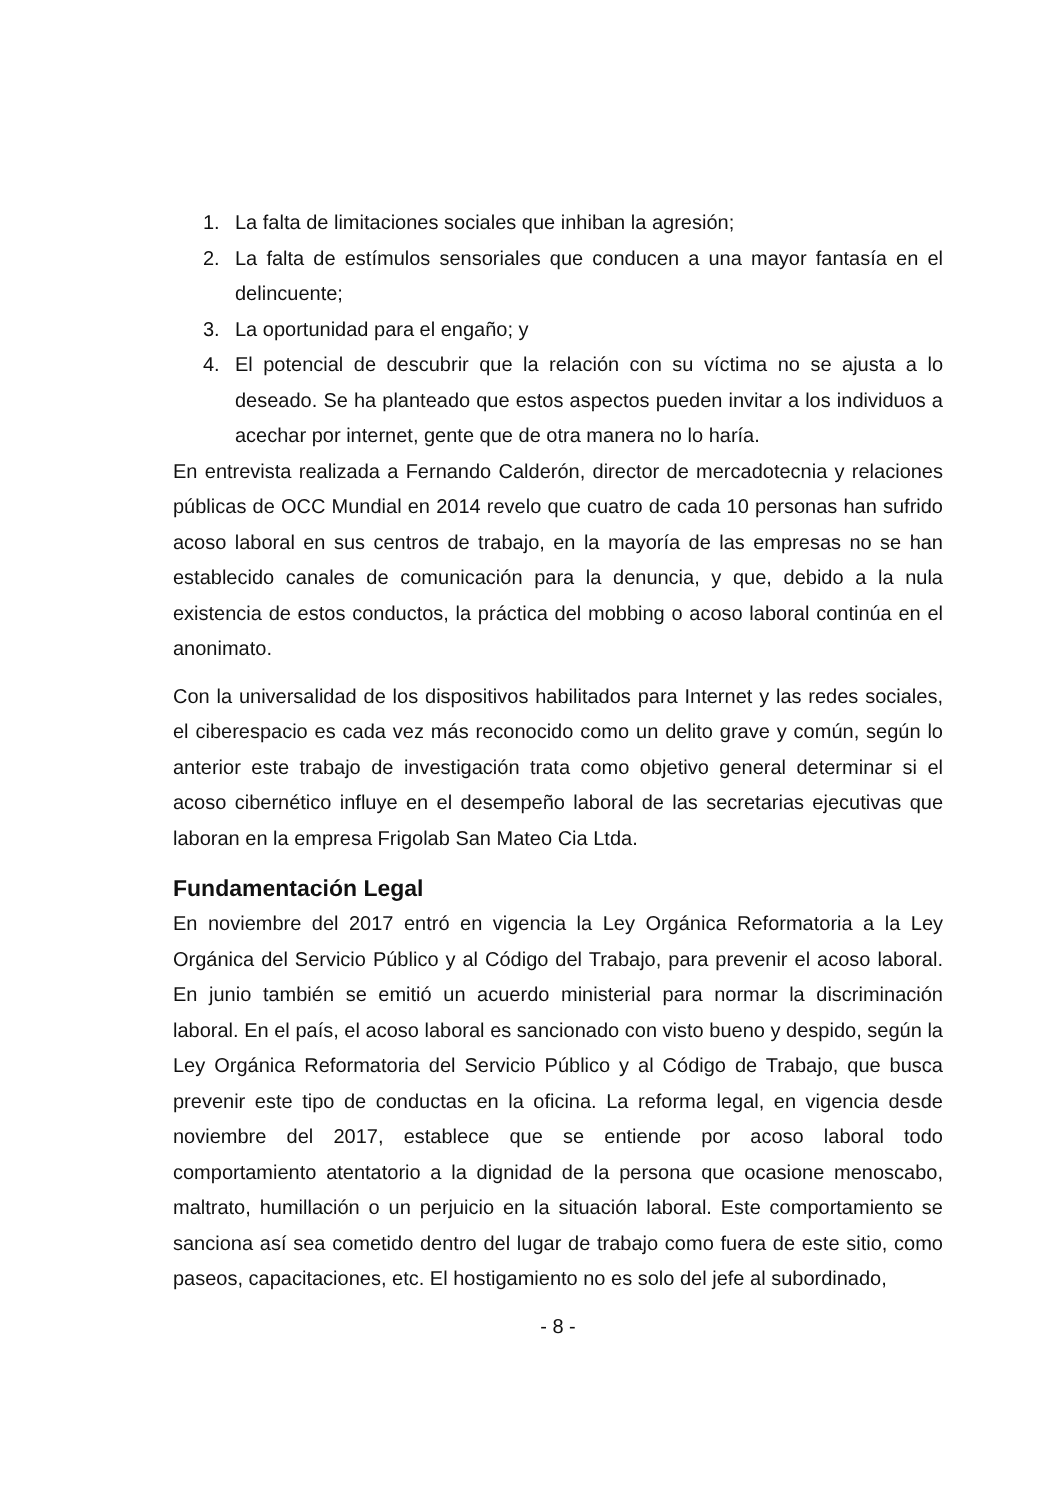1. La falta de limitaciones sociales que inhiban la agresión;
2. La falta de estímulos sensoriales que conducen a una mayor fantasía en el delincuente;
3. La oportunidad para el engaño; y
4. El potencial de descubrir que la relación con su víctima no se ajusta a lo deseado. Se ha planteado que estos aspectos pueden invitar a los individuos a acechar por internet, gente que de otra manera no lo haría.
En entrevista realizada a Fernando Calderón, director de mercadotecnia y relaciones públicas de OCC Mundial en 2014 revelo que cuatro de cada 10 personas han sufrido acoso laboral en sus centros de trabajo, en la mayoría de las empresas no se han establecido canales de comunicación para la denuncia, y que, debido a la nula existencia de estos conductos, la práctica del mobbing o acoso laboral continúa en el anonimato.
Con la universalidad de los dispositivos habilitados para Internet y las redes sociales, el ciberespacio es cada vez más reconocido como un delito grave y común, según lo anterior este trabajo de investigación trata como objetivo general determinar si el acoso cibernético influye en el desempeño laboral de las secretarias ejecutivas que laboran en la empresa Frigolab San Mateo Cia Ltda.
Fundamentación Legal
En noviembre del 2017 entró en vigencia la Ley Orgánica Reformatoria a la Ley Orgánica del Servicio Público y al Código del Trabajo, para prevenir el acoso laboral. En junio también se emitió un acuerdo ministerial para normar la discriminación laboral. En el país, el acoso laboral es sancionado con visto bueno y despido, según la Ley Orgánica Reformatoria del Servicio Público y al Código de Trabajo, que busca prevenir este tipo de conductas en la oficina. La reforma legal, en vigencia desde noviembre del 2017, establece que se entiende por acoso laboral todo comportamiento atentatorio a la dignidad de la persona que ocasione menoscabo, maltrato, humillación o un perjuicio en la situación laboral. Este comportamiento se sanciona así sea cometido dentro del lugar de trabajo como fuera de este sitio, como paseos, capacitaciones, etc. El hostigamiento no es solo del jefe al subordinado,
- 8 -